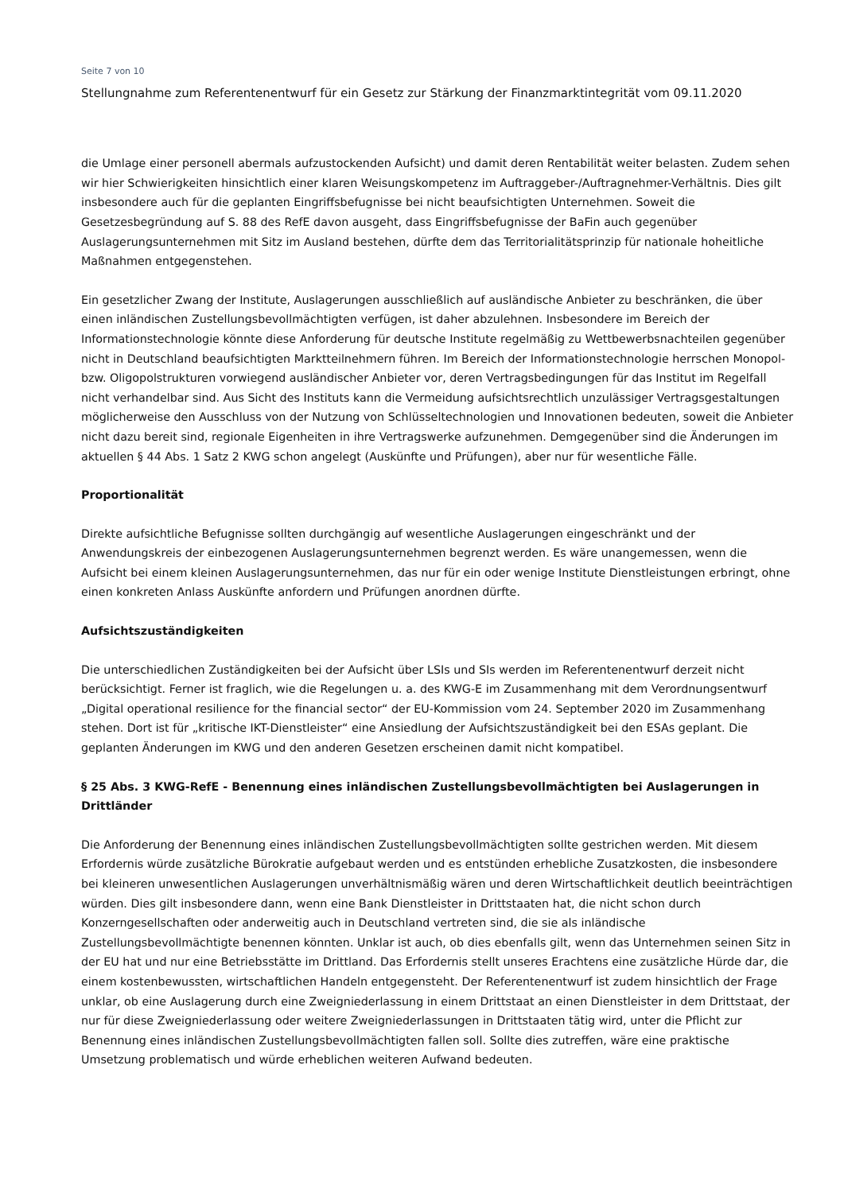Seite 7 von 10
Stellungnahme zum Referentenentwurf für ein Gesetz zur Stärkung der Finanzmarktintegrität vom 09.11.2020
die Umlage einer personell abermals aufzustockenden Aufsicht) und damit deren Rentabilität weiter belasten. Zudem sehen wir hier Schwierigkeiten hinsichtlich einer klaren Weisungskompetenz im Auftraggeber-/Auftragnehmer-Verhältnis. Dies gilt insbesondere auch für die geplanten Eingriffsbefugnisse bei nicht beaufsichtigten Unternehmen. Soweit die Gesetzesbegründung auf S. 88 des RefE davon ausgeht, dass Eingriffsbefugnisse der BaFin auch gegenüber Auslagerungsunternehmen mit Sitz im Ausland bestehen, dürfte dem das Territorialitätsprinzip für nationale hoheitliche Maßnahmen entgegenstehen.
Ein gesetzlicher Zwang der Institute, Auslagerungen ausschließlich auf ausländische Anbieter zu beschränken, die über einen inländischen Zustellungsbevollmächtigten verfügen, ist daher abzulehnen. Insbesondere im Bereich der Informationstechnologie könnte diese Anforderung für deutsche Institute regelmäßig zu Wettbewerbsnachteilen gegenüber nicht in Deutschland beaufsichtigten Marktteilnehmern führen. Im Bereich der Informationstechnologie herrschen Monopol- bzw. Oligopolstrukturen vorwiegend ausländischer Anbieter vor, deren Vertragsbedingungen für das Institut im Regelfall nicht verhandelbar sind. Aus Sicht des Instituts kann die Vermeidung aufsichtsrechtlich unzulässiger Vertragsgestaltungen möglicherweise den Ausschluss von der Nutzung von Schlüsseltechnologien und Innovationen bedeuten, soweit die Anbieter nicht dazu bereit sind, regionale Eigenheiten in ihre Vertragswerke aufzunehmen. Demgegenüber sind die Änderungen im aktuellen § 44 Abs. 1 Satz 2 KWG schon angelegt (Auskünfte und Prüfungen), aber nur für wesentliche Fälle.
Proportionalität
Direkte aufsichtliche Befugnisse sollten durchgängig auf wesentliche Auslagerungen eingeschränkt und der Anwendungskreis der einbezogenen Auslagerungsunternehmen begrenzt werden. Es wäre unangemessen, wenn die Aufsicht bei einem kleinen Auslagerungsunternehmen, das nur für ein oder wenige Institute Dienstleistungen erbringt, ohne einen konkreten Anlass Auskünfte anfordern und Prüfungen anordnen dürfte.
Aufsichtszuständigkeiten
Die unterschiedlichen Zuständigkeiten bei der Aufsicht über LSIs und SIs werden im Referentenentwurf derzeit nicht berücksichtigt. Ferner ist fraglich, wie die Regelungen u. a. des KWG-E im Zusammenhang mit dem Verordnungsentwurf „Digital operational resilience for the financial sector“ der EU-Kommission vom 24. September 2020 im Zusammenhang stehen. Dort ist für „kritische IKT-Dienstleister“ eine Ansiedlung der Aufsichtszuständigkeit bei den ESAs geplant. Die geplanten Änderungen im KWG und den anderen Gesetzen erscheinen damit nicht kompatibel.
§ 25 Abs. 3 KWG-RefE - Benennung eines inländischen Zustellungsbevollmächtigten bei Auslagerungen in Drittländer
Die Anforderung der Benennung eines inländischen Zustellungsbevollmächtigten sollte gestrichen werden. Mit diesem Erfordernis würde zusätzliche Bürokratie aufgebaut werden und es entstünden erhebliche Zusatzkosten, die insbesondere bei kleineren unwesentlichen Auslagerungen unverhältnismäßig wären und deren Wirtschaftlichkeit deutlich beeinträchtigen würden. Dies gilt insbesondere dann, wenn eine Bank Dienstleister in Drittstaaten hat, die nicht schon durch Konzerngesellschaften oder anderweitig auch in Deutschland vertreten sind, die sie als inländische Zustellungsbevollmächtigte benennen könnten. Unklar ist auch, ob dies ebenfalls gilt, wenn das Unternehmen seinen Sitz in der EU hat und nur eine Betriebsstätte im Drittland. Das Erfordernis stellt unseres Erachtens eine zusätzliche Hürde dar, die einem kostenbewussten, wirtschaftlichen Handeln entgegensteht. Der Referentenentwurf ist zudem hinsichtlich der Frage unklar, ob eine Auslagerung durch eine Zweigniederlassung in einem Drittstaat an einen Dienstleister in dem Drittstaat, der nur für diese Zweigniederlassung oder weitere Zweigniederlassungen in Drittstaaten tätig wird, unter die Pflicht zur Benennung eines inländischen Zustellungsbevollmächtigten fallen soll. Sollte dies zutreffen, wäre eine praktische Umsetzung problematisch und würde erheblichen weiteren Aufwand bedeuten.